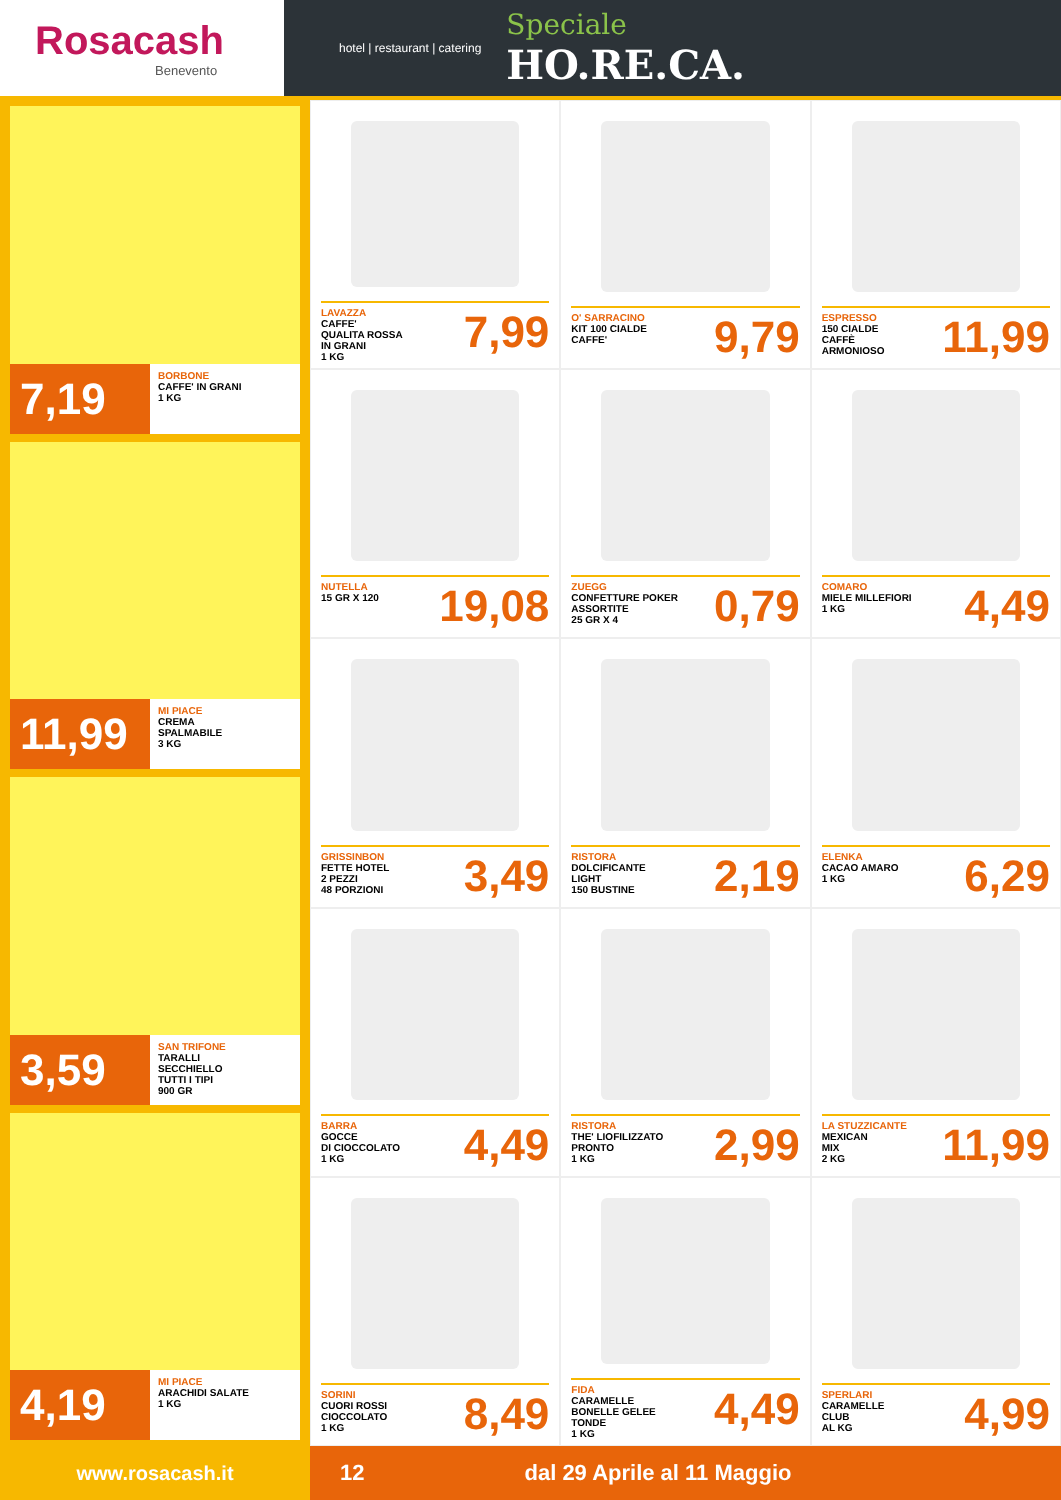Rosacash
Benevento
hotel | restaurant | catering
Speciale
HO.RE.CA.
7,19
BORBONE
CAFFE' IN GRANI
1 KG
11,99
MI PIACE
CREMA
SPALMABILE
3 KG
3,59
SAN TRIFONE
TARALLI
SECCHIELLO
TUTTI I TIPI
900 GR
4,19
MI PIACE
ARACHIDI SALATE
1 KG
LAVAZZA
CAFFE'
QUALITA ROSSA
IN GRANI
1 KG
7,99
O' SARRACINO
KIT 100 CIALDE
CAFFE'
9,79
ESPRESSO
150 CIALDE
CAFFÈ
ARMONIOSO
11,99
NUTELLA
15 GR X 120
19,08
ZUEGG
CONFETTURE POKER
ASSORTITE
25 GR X 4
0,79
COMARO
MIELE MILLEFIORI
1 KG
4,49
GRISSINBON
FETTE HOTEL
2 PEZZI
48 PORZIONI
3,49
RISTORA
DOLCIFICANTE
LIGHT
150 BUSTINE
2,19
ELENKA
CACAO AMARO
1 KG
6,29
BARRA
GOCCE
DI CIOCCOLATO
1 KG
4,49
RISTORA
THE' LIOFILIZZATO
PRONTO
1 KG
2,99
LA STUZZICANTE
MEXICAN
MIX
2 KG
11,99
SORINI
CUORI ROSSI
CIOCCOLATO
1 KG
8,49
FIDA
CARAMELLE
BONELLE GELEE
TONDE
1 KG
4,49
SPERLARI
CARAMELLE
CLUB
AL KG
4,99
www.rosacash.it 12 dal 29 Aprile al 11 Maggio